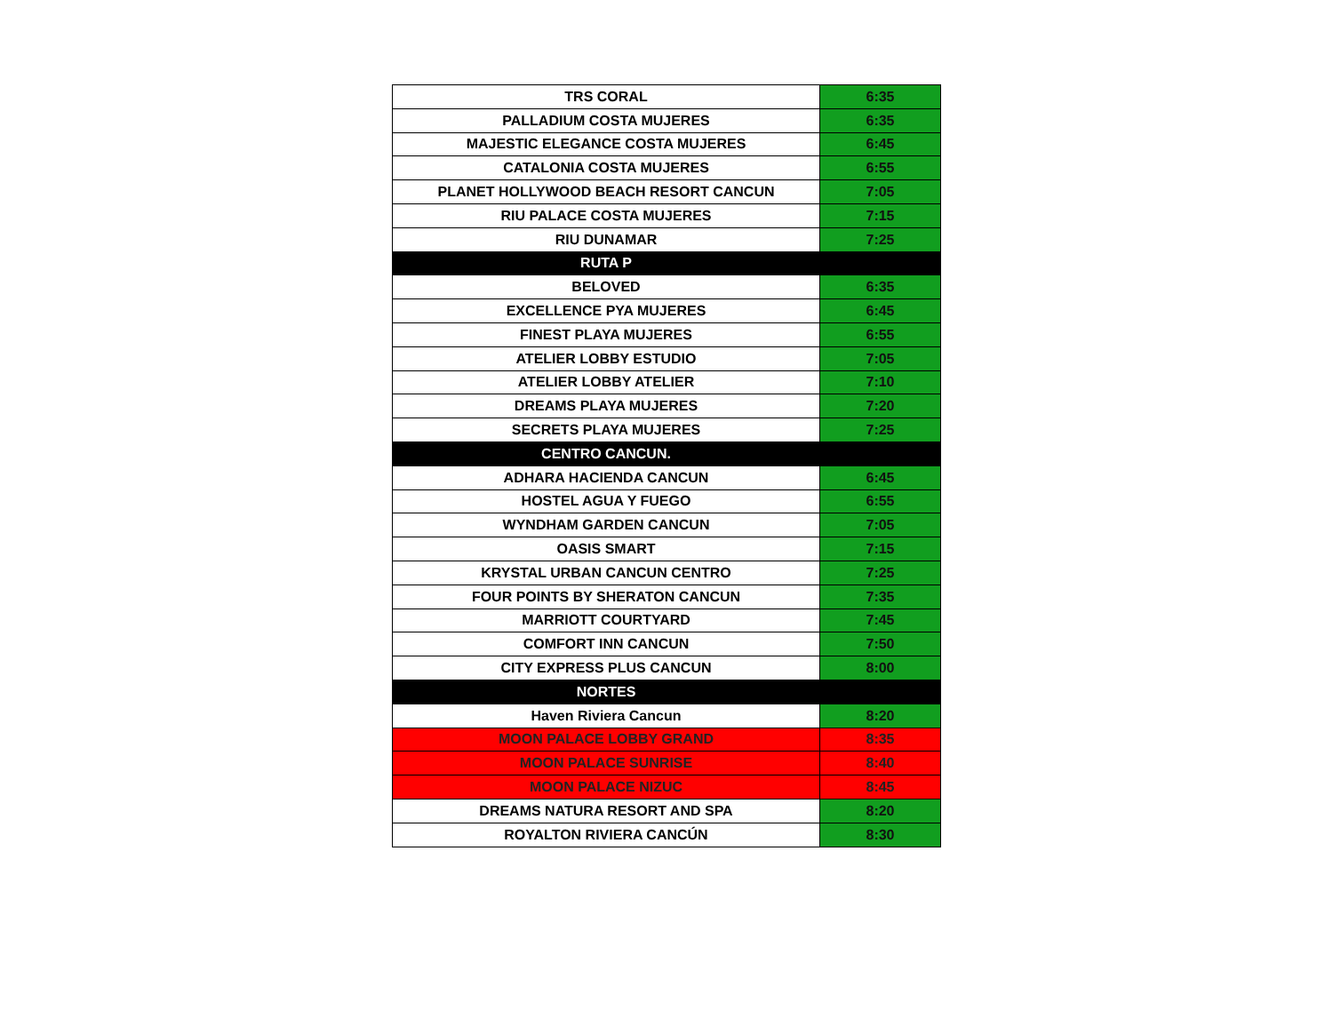| TRS CORAL | 6:35 |
| PALLADIUM COSTA MUJERES | 6:35 |
| MAJESTIC ELEGANCE COSTA MUJERES | 6:45 |
| CATALONIA COSTA MUJERES | 6:55 |
| PLANET HOLLYWOOD BEACH RESORT CANCUN | 7:05 |
| RIU PALACE COSTA MUJERES | 7:15 |
| RIU DUNAMAR | 7:25 |
| RUTA P | |
| BELOVED | 6:35 |
| EXCELLENCE PYA MUJERES | 6:45 |
| FINEST PLAYA MUJERES | 6:55 |
| ATELIER LOBBY ESTUDIO | 7:05 |
| ATELIER LOBBY ATELIER | 7:10 |
| DREAMS PLAYA MUJERES | 7:20 |
| SECRETS PLAYA MUJERES | 7:25 |
| CENTRO CANCUN. | |
| ADHARA HACIENDA CANCUN | 6:45 |
| HOSTEL AGUA Y FUEGO | 6:55 |
| WYNDHAM GARDEN CANCUN | 7:05 |
| OASIS SMART | 7:15 |
| KRYSTAL URBAN CANCUN CENTRO | 7:25 |
| FOUR POINTS BY SHERATON CANCUN | 7:35 |
| MARRIOTT COURTYARD | 7:45 |
| COMFORT INN CANCUN | 7:50 |
| CITY EXPRESS PLUS CANCUN | 8:00 |
| NORTES | |
| Haven Riviera Cancun | 8:20 |
| MOON PALACE LOBBY GRAND | 8:35 |
| MOON PALACE SUNRISE | 8:40 |
| MOON PALACE NIZUC | 8:45 |
| DREAMS NATURA RESORT AND SPA | 8:20 |
| ROYALTON RIVIERA CANCÚN | 8:30 |